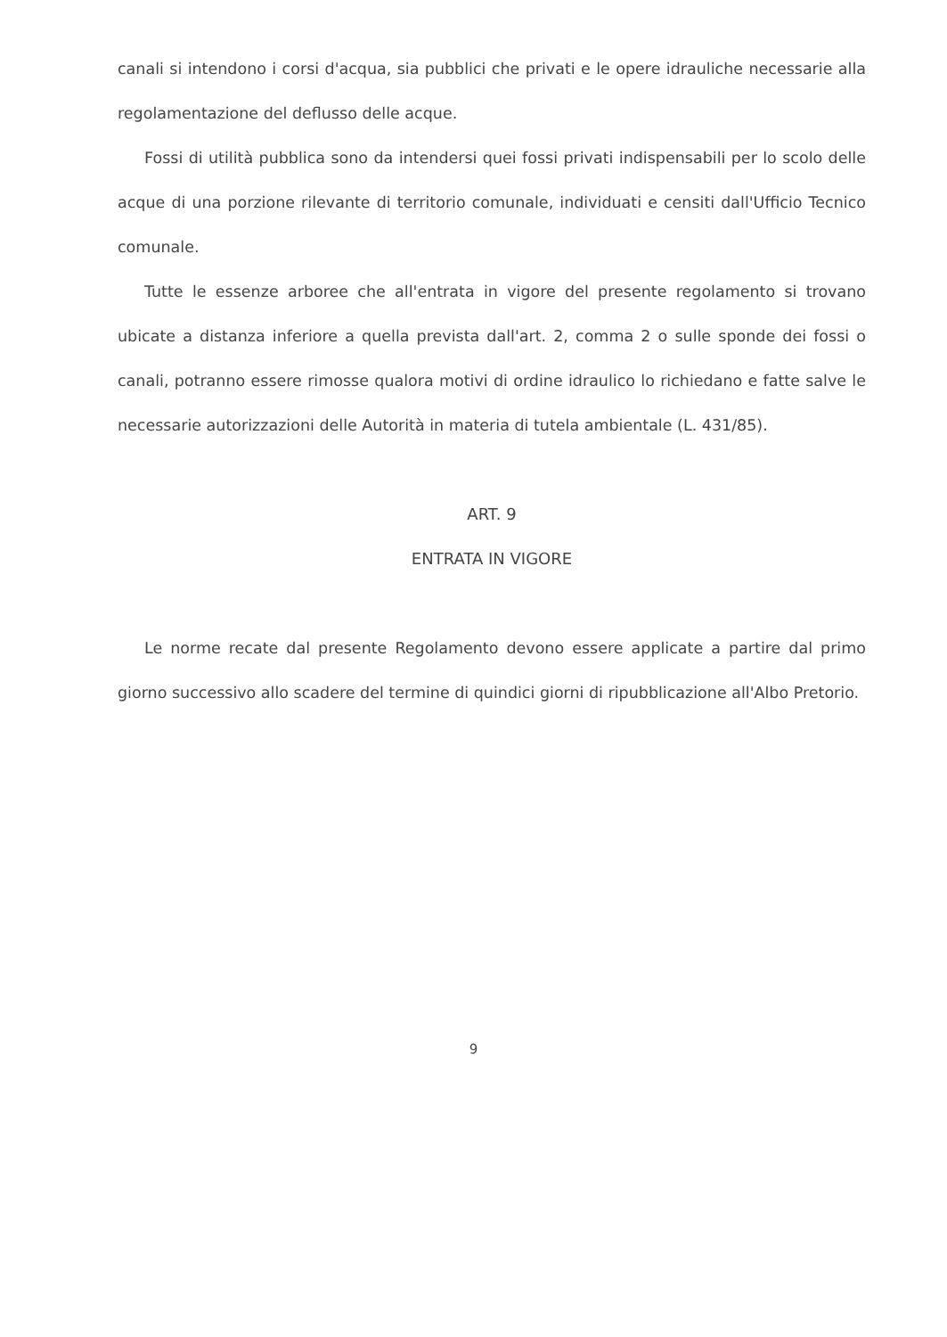canali si intendono i corsi d'acqua, sia pubblici che privati e le opere idrauliche necessarie alla regolamentazione del deflusso delle acque.
Fossi di utilità pubblica sono da intendersi quei fossi privati indispensabili per lo scolo delle acque di una porzione rilevante di territorio comunale, individuati e censiti dall'Ufficio Tecnico comunale.
Tutte le essenze arboree che all'entrata in vigore del presente regolamento si trovano ubicate a distanza inferiore a quella prevista dall'art. 2, comma 2 o sulle sponde dei fossi o canali, potranno essere rimosse qualora motivi di ordine idraulico lo richiedano e fatte salve le necessarie autorizzazioni delle Autorità in materia di tutela ambientale (L. 431/85).
ART. 9
ENTRATA IN VIGORE
Le norme recate dal presente Regolamento devono essere applicate a partire dal primo giorno successivo allo scadere del termine di quindici giorni di ripubblicazione all'Albo Pretorio.
9